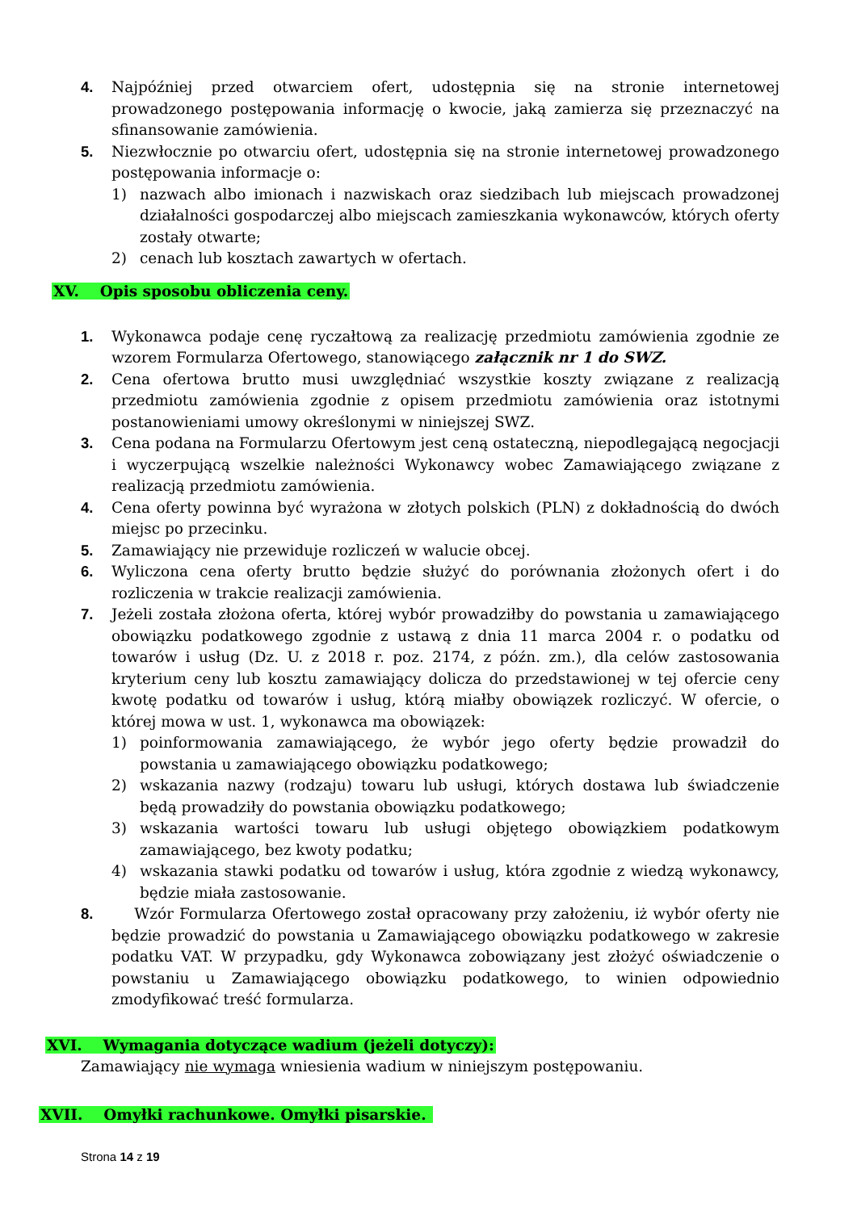4. Najpóźniej przed otwarciem ofert, udostępnia się na stronie internetowej prowadzonego postępowania informację o kwocie, jaką zamierza się przeznaczyć na sfinansowanie zamówienia.
5. Niezwłocznie po otwarciu ofert, udostępnia się na stronie internetowej prowadzonego postępowania informacje o:
1) nazwach albo imionach i nazwiskach oraz siedzibach lub miejscach prowadzonej działalności gospodarczej albo miejscach zamieszkania wykonawców, których oferty zostały otwarte;
2) cenach lub kosztach zawartych w ofertach.
XV. Opis sposobu obliczenia ceny.
1. Wykonawca podaje cenę ryczałtową za realizację przedmiotu zamówienia zgodnie ze wzorem Formularza Ofertowego, stanowiącego załącznik nr 1 do SWZ.
2. Cena ofertowa brutto musi uwzględniać wszystkie koszty związane z realizacją przedmiotu zamówienia zgodnie z opisem przedmiotu zamówienia oraz istotnymi postanowieniami umowy określonymi w niniejszej SWZ.
3. Cena podana na Formularzu Ofertowym jest ceną ostateczną, niepodlegającą negocjacji i wyczerpującą wszelkie należności Wykonawcy wobec Zamawiającego związane z realizacją przedmiotu zamówienia.
4. Cena oferty powinna być wyrażona w złotych polskich (PLN) z dokładnością do dwóch miejsc po przecinku.
5. Zamawiający nie przewiduje rozliczeń w walucie obcej.
6. Wyliczona cena oferty brutto będzie służyć do porównania złożonych ofert i do rozliczenia w trakcie realizacji zamówienia.
7. Jeżeli została złożona oferta, której wybór prowadziłby do powstania u zamawiającego obowiązku podatkowego zgodnie z ustawą z dnia 11 marca 2004 r. o podatku od towarów i usług (Dz. U. z 2018 r. poz. 2174, z późn. zm.), dla celów zastosowania kryterium ceny lub kosztu zamawiający dolicza do przedstawionej w tej ofercie ceny kwotę podatku od towarów i usług, którą miałby obowiązek rozliczyć. W ofercie, o której mowa w ust. 1, wykonawca ma obowiązek:
1) poinformowania zamawiającego, że wybór jego oferty będzie prowadził do powstania u zamawiającego obowiązku podatkowego;
2) wskazania nazwy (rodzaju) towaru lub usługi, których dostawa lub świadczenie będą prowadziły do powstania obowiązku podatkowego;
3) wskazania wartości towaru lub usługi objętego obowiązkiem podatkowym zamawiającego, bez kwoty podatku;
4) wskazania stawki podatku od towarów i usług, która zgodnie z wiedzą wykonawcy, będzie miała zastosowanie.
8. Wzór Formularza Ofertowego został opracowany przy założeniu, iż wybór oferty nie będzie prowadzić do powstania u Zamawiającego obowiązku podatkowego w zakresie podatku VAT. W przypadku, gdy Wykonawca zobowiązany jest złożyć oświadczenie o powstaniu u Zamawiającego obowiązku podatkowego, to winien odpowiednio zmodyfikować treść formularza.
XVI. Wymagania dotyczące wadium (jeżeli dotyczy):
Zamawiający nie wymaga wniesienia wadium w niniejszym postępowaniu.
XVII. Omyłki rachunkowe. Omyłki pisarskie.
Strona 14 z 19